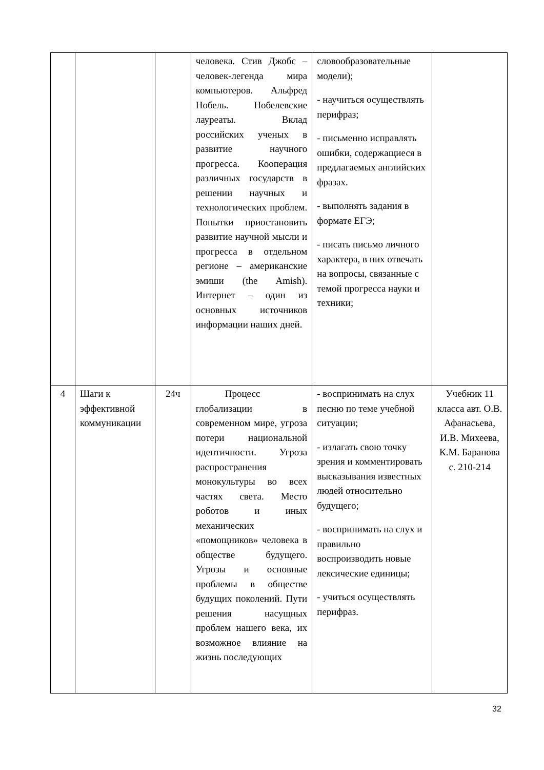| | | | человека. Стив Джобс – человек-легенда мира компьютеров. Альфред Нобель. Нобелевские лауреаты. Вклад российских ученых в развитие научного прогресса. Кооперация различных государств в решении научных и технологических проблем. Попытки приостановить развитие научной мысли и прогресса в отдельном регионе – американские эмиши (the Amish). Интернет – один из основных источников информации наших дней. | словообразовательные модели); - научиться осуществлять перифраз; - письменно исправлять ошибки, содержащиеся в предлагаемых английских фразах. - выполнять задания в формате ЕГЭ; - писать письмо личного характера, в них отвечать на вопросы, связанные с темой прогресса науки и техники; | |
| 4 | Шаги к эффективной коммуникации | 24ч | Процесс глобализации в современном мире, угроза потери национальной идентичности. Угроза распространения монокультуры во всех частях света. Место роботов и иных механических «помощников» человека в обществе будущего. Угрозы и основные проблемы в обществе будущих поколений. Пути решения насущных проблем нашего века, их возможное влияние на жизнь последующих | - воспринимать на слух песню по теме учебной ситуации; - излагать свою точку зрения и комментировать высказывания известных людей относительно будущего; - воспринимать на слух и правильно воспроизводить новые лексические единицы; - учиться осуществлять перифраз. | Учебник 11 класса авт. О.В. Афанасьева, И.В. Михеева, К.М. Баранова с. 210-214 |
32